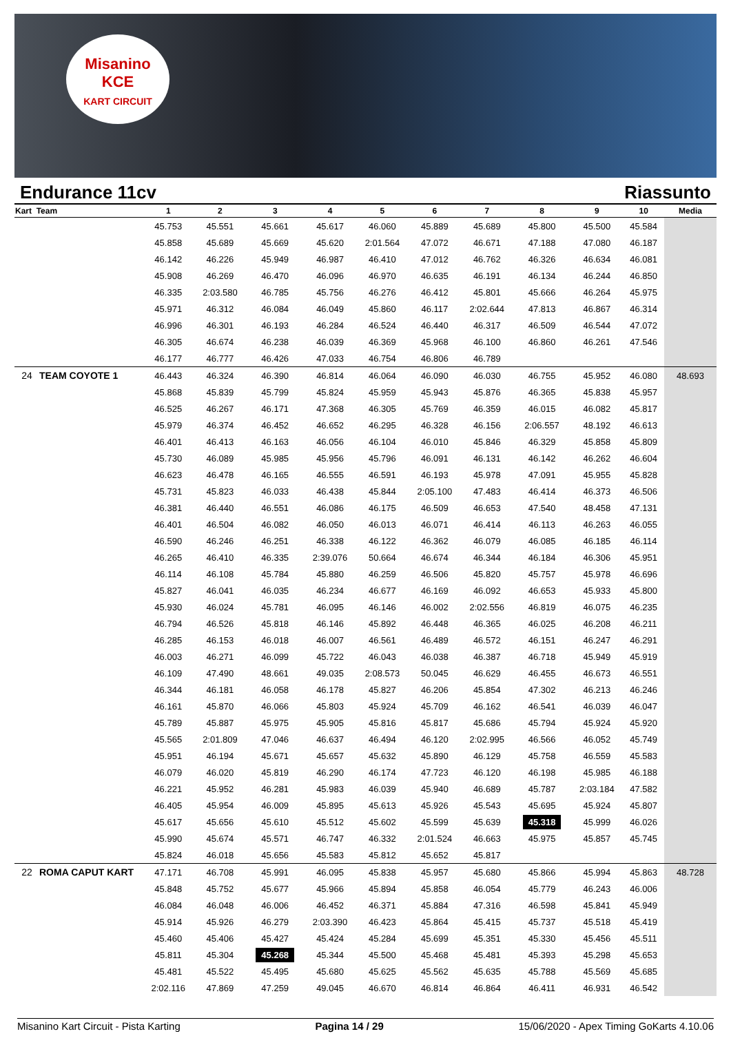Misanino
KCE
KART CIRCUIT
Endurance 11cv Riassunto
| Kart Team | | 1 | 2 | 3 | 4 | 5 | 6 | 7 | 8 | 9 | 10 | Media |
| --- | --- | --- | --- | --- | --- | --- | --- | --- | --- | --- | --- | --- |
| | | 45.753 | 45.551 | 45.661 | 45.617 | 46.060 | 45.889 | 45.689 | 45.800 | 45.500 | 45.584 | |
| | | 45.858 | 45.689 | 45.669 | 45.620 | 2:01.564 | 47.072 | 46.671 | 47.188 | 47.080 | 46.187 | |
| | | 46.142 | 46.226 | 45.949 | 46.987 | 46.410 | 47.012 | 46.762 | 46.326 | 46.634 | 46.081 | |
| | | 45.908 | 46.269 | 46.470 | 46.096 | 46.970 | 46.635 | 46.191 | 46.134 | 46.244 | 46.850 | |
| | | 46.335 | 2:03.580 | 46.785 | 45.756 | 46.276 | 46.412 | 45.801 | 45.666 | 46.264 | 45.975 | |
| | | 45.971 | 46.312 | 46.084 | 46.049 | 45.860 | 46.117 | 2:02.644 | 47.813 | 46.867 | 46.314 | |
| | | 46.996 | 46.301 | 46.193 | 46.284 | 46.524 | 46.440 | 46.317 | 46.509 | 46.544 | 47.072 | |
| | | 46.305 | 46.674 | 46.238 | 46.039 | 46.369 | 45.968 | 46.100 | 46.860 | 46.261 | 47.546 | |
| | | 46.177 | 46.777 | 46.426 | 47.033 | 46.754 | 46.806 | 46.789 | | | | |
| 24 | TEAM COYOTE 1 | 46.443 | 46.324 | 46.390 | 46.814 | 46.064 | 46.090 | 46.030 | 46.755 | 45.952 | 46.080 | 48.693 |
| | | 45.868 | 45.839 | 45.799 | 45.824 | 45.959 | 45.943 | 45.876 | 46.365 | 45.838 | 45.957 | |
| | | 46.525 | 46.267 | 46.171 | 47.368 | 46.305 | 45.769 | 46.359 | 46.015 | 46.082 | 45.817 | |
| | | 45.979 | 46.374 | 46.452 | 46.652 | 46.295 | 46.328 | 46.156 | 2:06.557 | 48.192 | 46.613 | |
| | | 46.401 | 46.413 | 46.163 | 46.056 | 46.104 | 46.010 | 45.846 | 46.329 | 45.858 | 45.809 | |
| | | 45.730 | 46.089 | 45.985 | 45.956 | 45.796 | 46.091 | 46.131 | 46.142 | 46.262 | 46.604 | |
| | | 46.623 | 46.478 | 46.165 | 46.555 | 46.591 | 46.193 | 45.978 | 47.091 | 45.955 | 45.828 | |
| | | 45.731 | 45.823 | 46.033 | 46.438 | 45.844 | 2:05.100 | 47.483 | 46.414 | 46.373 | 46.506 | |
| | | 46.381 | 46.440 | 46.551 | 46.086 | 46.175 | 46.509 | 46.653 | 47.540 | 48.458 | 47.131 | |
| | | 46.401 | 46.504 | 46.082 | 46.050 | 46.013 | 46.071 | 46.414 | 46.113 | 46.263 | 46.055 | |
| | | 46.590 | 46.246 | 46.251 | 46.338 | 46.122 | 46.362 | 46.079 | 46.085 | 46.185 | 46.114 | |
| | | 46.265 | 46.410 | 46.335 | 2:39.076 | 50.664 | 46.674 | 46.344 | 46.184 | 46.306 | 45.951 | |
| | | 46.114 | 46.108 | 45.784 | 45.880 | 46.259 | 46.506 | 45.820 | 45.757 | 45.978 | 46.696 | |
| | | 45.827 | 46.041 | 46.035 | 46.234 | 46.677 | 46.169 | 46.092 | 46.653 | 45.933 | 45.800 | |
| | | 45.930 | 46.024 | 45.781 | 46.095 | 46.146 | 46.002 | 2:02.556 | 46.819 | 46.075 | 46.235 | |
| | | 46.794 | 46.526 | 45.818 | 46.146 | 45.892 | 46.448 | 46.365 | 46.025 | 46.208 | 46.211 | |
| | | 46.285 | 46.153 | 46.018 | 46.007 | 46.561 | 46.489 | 46.572 | 46.151 | 46.247 | 46.291 | |
| | | 46.003 | 46.271 | 46.099 | 45.722 | 46.043 | 46.038 | 46.387 | 46.718 | 45.949 | 45.919 | |
| | | 46.109 | 47.490 | 48.661 | 49.035 | 2:08.573 | 50.045 | 46.629 | 46.455 | 46.673 | 46.551 | |
| | | 46.344 | 46.181 | 46.058 | 46.178 | 45.827 | 46.206 | 45.854 | 47.302 | 46.213 | 46.246 | |
| | | 46.161 | 45.870 | 46.066 | 45.803 | 45.924 | 45.709 | 46.162 | 46.541 | 46.039 | 46.047 | |
| | | 45.789 | 45.887 | 45.975 | 45.905 | 45.816 | 45.817 | 45.686 | 45.794 | 45.924 | 45.920 | |
| | | 45.565 | 2:01.809 | 47.046 | 46.637 | 46.494 | 46.120 | 2:02.995 | 46.566 | 46.052 | 45.749 | |
| | | 45.951 | 46.194 | 45.671 | 45.657 | 45.632 | 45.890 | 46.129 | 45.758 | 46.559 | 45.583 | |
| | | 46.079 | 46.020 | 45.819 | 46.290 | 46.174 | 47.723 | 46.120 | 46.198 | 45.985 | 46.188 | |
| | | 46.221 | 45.952 | 46.281 | 45.983 | 46.039 | 45.940 | 46.689 | 45.787 | 2:03.184 | 47.582 | |
| | | 46.405 | 45.954 | 46.009 | 45.895 | 45.613 | 45.926 | 45.543 | 45.695 | 45.924 | 45.807 | |
| | | 45.617 | 45.656 | 45.610 | 45.512 | 45.602 | 45.599 | 45.639 | 45.318 | 45.999 | 46.026 | |
| | | 45.990 | 45.674 | 45.571 | 46.747 | 46.332 | 2:01.524 | 46.663 | 45.975 | 45.857 | 45.745 | |
| | | 45.824 | 46.018 | 45.656 | 45.583 | 45.812 | 45.652 | 45.817 | | | | |
| 22 | ROMA CAPUT KART | 47.171 | 46.708 | 45.991 | 46.095 | 45.838 | 45.957 | 45.680 | 45.866 | 45.994 | 45.863 | 48.728 |
| | | 45.848 | 45.752 | 45.677 | 45.966 | 45.894 | 45.858 | 46.054 | 45.779 | 46.243 | 46.006 | |
| | | 46.084 | 46.048 | 46.006 | 46.452 | 46.371 | 45.884 | 47.316 | 46.598 | 45.841 | 45.949 | |
| | | 45.914 | 45.926 | 46.279 | 2:03.390 | 46.423 | 45.864 | 45.415 | 45.737 | 45.518 | 45.419 | |
| | | 45.460 | 45.406 | 45.427 | 45.424 | 45.284 | 45.699 | 45.351 | 45.330 | 45.456 | 45.511 | |
| | | 45.811 | 45.304 | 45.268 | 45.344 | 45.500 | 45.468 | 45.481 | 45.393 | 45.298 | 45.653 | |
| | | 45.481 | 45.522 | 45.495 | 45.680 | 45.625 | 45.562 | 45.635 | 45.788 | 45.569 | 45.685 | |
| | | 2:02.116 | 47.869 | 47.259 | 49.045 | 46.670 | 46.814 | 46.864 | 46.411 | 46.931 | 46.542 | |
Misanino Kart Circuit - Pista Karting Pagina 14 / 29 15/06/2020 - Apex Timing GoKarts 4.10.06